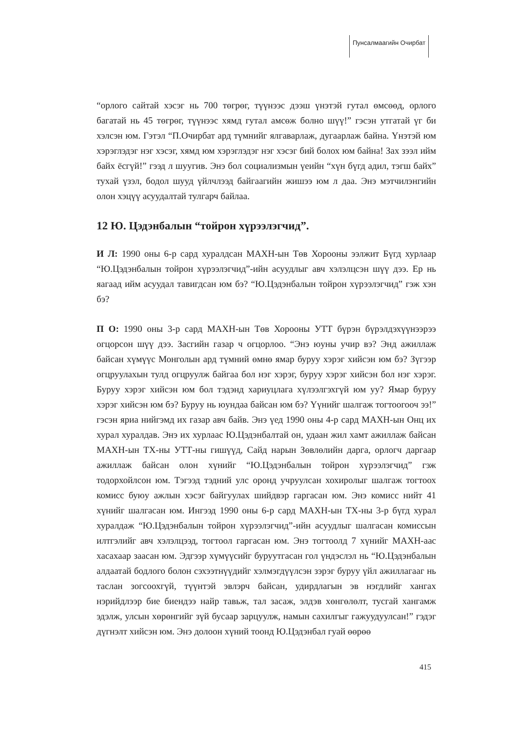Пунсалмаагийн Очирбат
“орлого сайтай хэсэг нь 700 төгрөг, түүнээс дээш үнэтэй гутал өмсөөд, орлого багатай нь 45 төгрөг, түүнээс хямд гутал амсөж болно шүү!” гэсэн утгатай үг би хэлсэн юм. Гэтэл “П.Очирбат ард түмнийг ялгаварлаж, дугаарлаж байна. Үнэтэй юм хэрэглэдэг нэг хэсэг, хямд юм хэрэглэдэг нэг хэсэг бий болох юм байна! Зах зээл ийм байх ёсгүй!” гээд л шуугив. Энэ бол социализмын үеийн “хүн бүгд адил, тэгш байх” тухай үзэл, бодол шууд үйлчлээд байгаагийн жишээ юм л даа. Энэ мэтчилэнгийн олон хэцүү асуудалтай тулгарч байлаа.
12 Ю. Цэдэнбалын “тойрон хүрээлэгчид”.
И Л: 1990 оны 6-р сард хуралдсан МАХН-ын Төв Хорооны ээлжит Бүгд хурлаар “Ю.Цэдэнбалын тойрон хүрээлэгчид”-ийн асуудлыг авч хэлэлцсэн шүү дээ. Ер нь яагаад ийм асуудал тавигдсан юм бэ? “Ю.Цэдэнбалын тойрон хүрээлэгчид” гэж хэн бэ?
П О: 1990 оны 3-р сард МАХН-ын Төв Хорооны УТТ бүрэн бүрэлдэхүүнээрээ огцорсон шүү дээ. Засгийн газар ч огцорлоо. “Энэ юуны учир вэ? Энд ажиллаж байсан хүмүүс Монголын ард түмний өмнө ямар буруу хэрэг хийсэн юм бэ? Зүгээр огцруулахын тулд огцруулж байгаа бол нэг хэрэг, буруу хэрэг хийсэн бол нэг хэрэг. Буруу хэрэг хийсэн юм бол тэдэнд хариуцлага хүлээлгэхгүй юм уу? Ямар буруу хэрэг хийсэн юм бэ? Буруу нь юундаа байсан юм бэ? Үүнийг шалгаж тогтоогооч ээ!” гэсэн яриа нийгэмд их газар авч байв. Энэ үед 1990 оны 4-р сард МАХН-ын Онц их хурал хуралдав. Энэ их хурлаас Ю.Цэдэнбалтай он, удаан жил хамт ажиллаж байсан МАХН-ын ТХ-ны УТТ-ны гишүүд, Сайд нарын Зөвлөлийн дарга, орлогч даргаар ажиллаж байсан олон хүнийг “Ю.Цэдэнбалын тойрон хүрээлэгчид” гэж тодорхойлсон юм. Тэгээд тэдний улс оронд учруулсан хохиролыг шалгаж тогтоох комисс буюу ажлын хэсэг байгуулах шийдвэр гаргасан юм. Энэ комисс нийт 41 хүнийг шалгасан юм. Ингээд 1990 оны 6-р сард МАХН-ын ТХ-ны 3-р бүгд хурал хуралдаж “Ю.Цэдэнбалын тойрон хүрээлэгчид”-ийн асуудлыг шалгасан комиссын илтгэлийг авч хэлэлцээд, тогтоол гаргасан юм. Энэ тогтоолд 7 хүнийг МАХН-аас хасахаар заасан юм. Эдгээр хүмүүсийг буруутгасан гол үндэслэл нь “Ю.Цэдэнбалын алдаатай бодлого болон сэхээтнүүдийг хэлмэгдүүлсэн зэрэг буруу үйл ажиллагааг нь таслан зогсоохгүй, түүнтэй эвлэрч байсан, удирдлагын эв нэгдлийг хангах нэрийдлээр бие биендээ найр тавьж, тал засаж, элдэв хөнгөлөлт, тусгай хангамж эдэлж, улсын хөрөнгийг зүй бусаар зарцуулж, намын сахилгыг гажуудуулсан!” гэдэг дүгнэлт хийсэн юм. Энэ долоон хүний тоонд Ю.Цэдэнбал гуай өөрөө
415